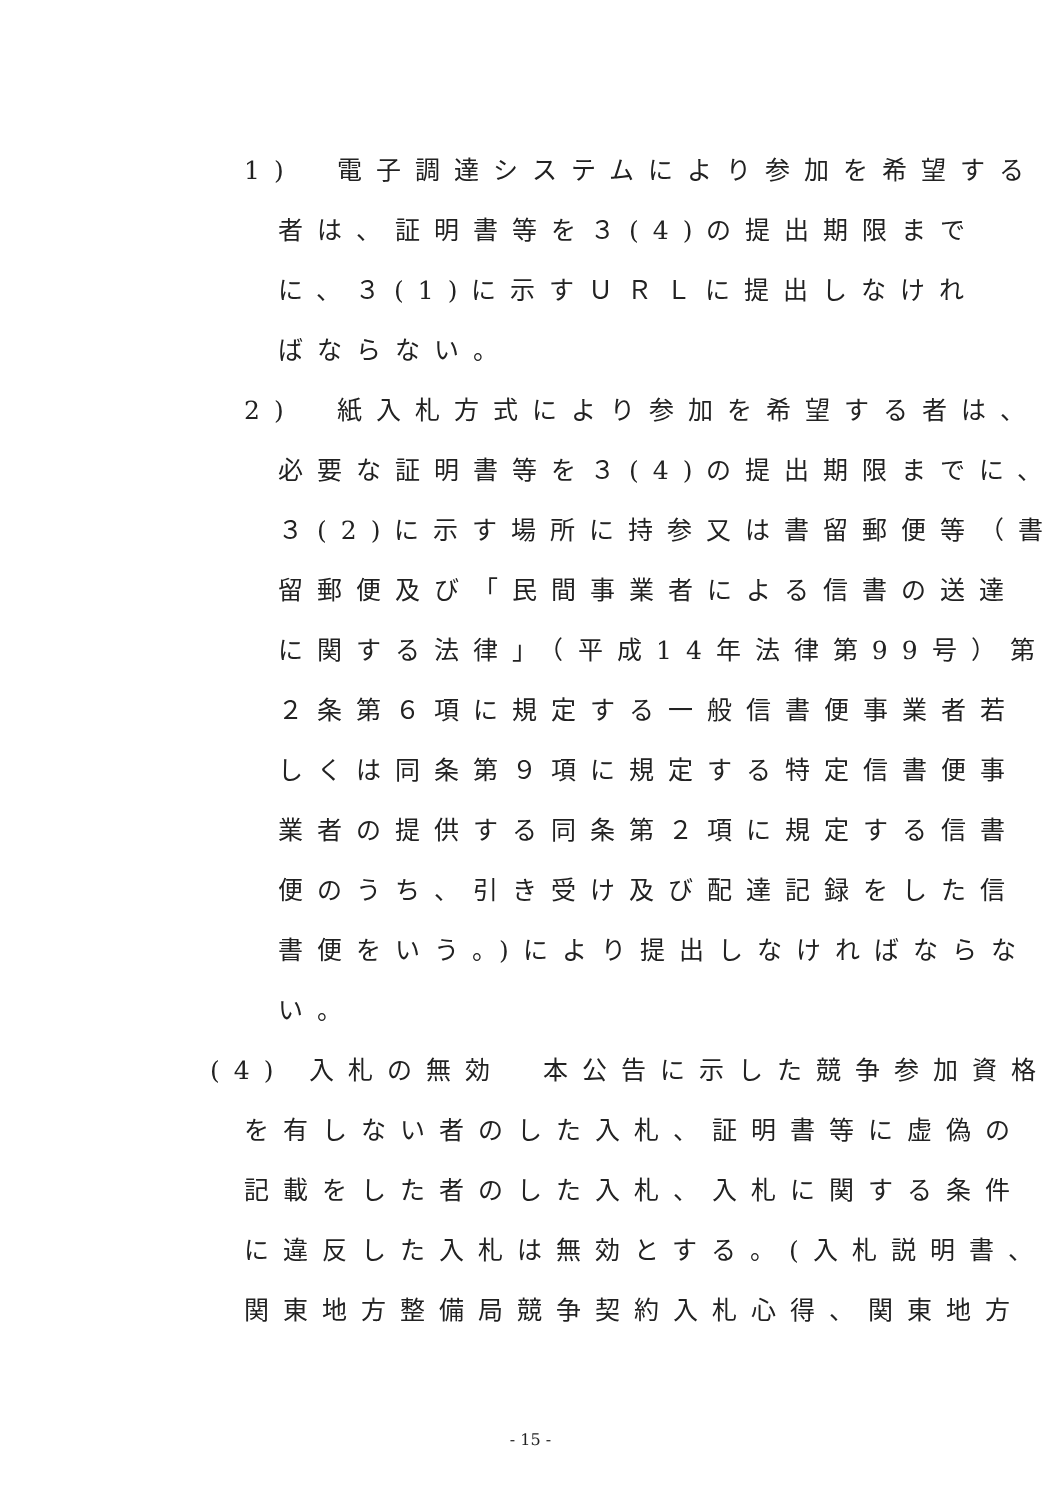1)　電子調達システムにより参加を希望する
者は、証明書等を３(4)の提出期限まで
に、３(1)に示すＵＲＬに提出しなけれ
ばならない。
2)　紙入札方式により参加を希望する者は、
必要な証明書等を３(4)の提出期限までに、
３(2)に示す場所に持参又は書留郵便等（書
留郵便及び「民間事業者による信書の送達
に関する法律」（平成14年法律第99号）第
２条第６項に規定する一般信書便事業者若
しくは同条第９項に規定する特定信書便事
業者の提供する同条第２項に規定する信書
便のうち、引き受け及び配達記録をした信
書便をいう。)により提出しなければならな
い。
(4) 入札の無効　本公告に示した競争参加資格
を有しない者のした入札、証明書等に虚偽の
記載をした者のした入札、入札に関する条件
に違反した入札は無効とする。(入札説明書、
関東地方整備局競争契約入札心得、関東地方
- 15 -